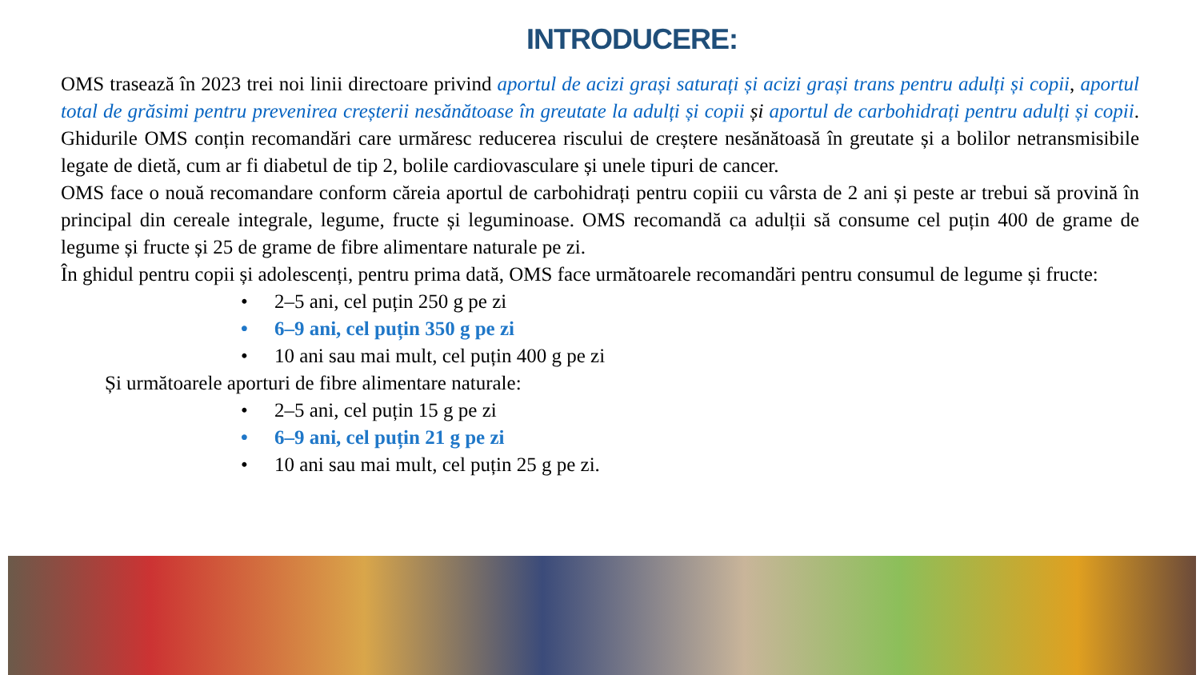INTRODUCERE:
OMS trasează în 2023 trei noi linii directoare privind aportul de acizi grași saturați și acizi grași trans pentru adulți și copii, aportul total de grăsimi pentru prevenirea creșterii nesănătoase în greutate la adulți și copii și aportul de carbohidrați pentru adulți și copii. Ghidurile OMS conțin recomandări care urmăresc reducerea riscului de creștere nesănătoasă în greutate și a bolilor netransmisibile legate de dietă, cum ar fi diabetul de tip 2, bolile cardiovasculare și unele tipuri de cancer.
OMS face o nouă recomandare conform căreia aportul de carbohidrați pentru copiii cu vârsta de 2 ani și peste ar trebui să provină în principal din cereale integrale, legume, fructe și leguminoase. OMS recomandă ca adulții să consume cel puțin 400 de grame de legume și fructe și 25 de grame de fibre alimentare naturale pe zi.
În ghidul pentru copii și adolescenți, pentru prima dată, OMS face următoarele recomandări pentru consumul de legume și fructe:
• 2–5 ani, cel puțin 250 g pe zi
• 6–9 ani, cel puțin 350 g pe zi
• 10 ani sau mai mult, cel puțin 400 g pe zi
Și următoarele aporturi de fibre alimentare naturale:
• 2–5 ani, cel puțin 15 g pe zi
• 6–9 ani, cel puțin 21 g pe zi
• 10 ani sau mai mult, cel puțin 25 g pe zi.